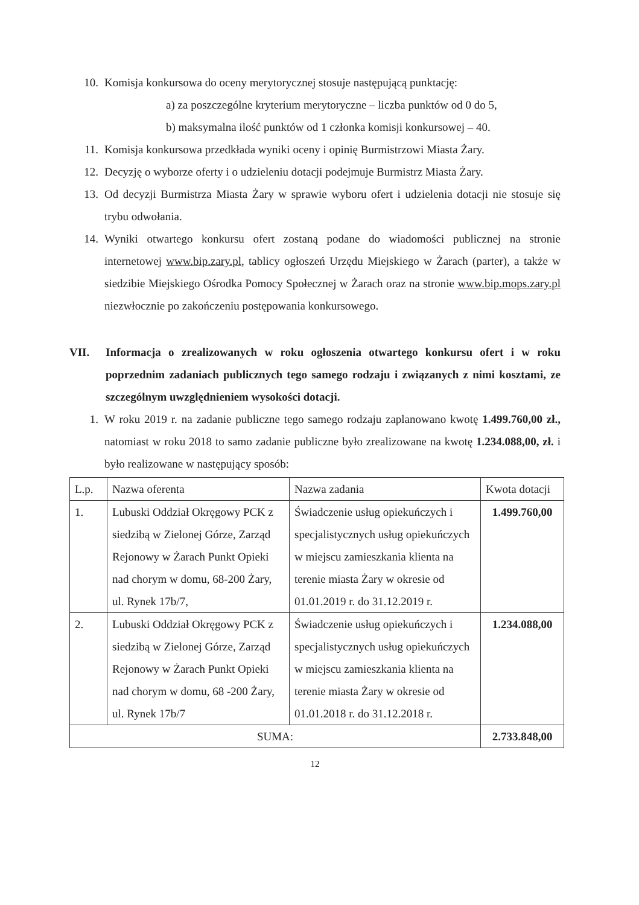10. Komisja konkursowa do oceny merytorycznej stosuje następującą punktację:
a) za poszczególne kryterium merytoryczne – liczba punktów od 0 do 5,
b) maksymalna ilość punktów od 1 członka komisji konkursowej – 40.
11. Komisja konkursowa przedkłada wyniki oceny i opinię Burmistrzowi Miasta Żary.
12. Decyzję o wyborze oferty i o udzieleniu dotacji podejmuje Burmistrz Miasta Żary.
13. Od decyzji Burmistrza Miasta Żary w sprawie wyboru ofert i udzielenia dotacji nie stosuje się trybu odwołania.
14. Wyniki otwartego konkursu ofert zostaną podane do wiadomości publicznej na stronie internetowej www.bip.zary.pl, tablicy ogłoszeń Urzędu Miejskiego w Żarach (parter), a także w siedzibie Miejskiego Ośrodka Pomocy Społecznej w Żarach oraz na stronie www.bip.mops.zary.pl niezwłocznie po zakończeniu postępowania konkursowego.
VII. Informacja o zrealizowanych w roku ogłoszenia otwartego konkursu ofert i w roku poprzednim zadaniach publicznych tego samego rodzaju i związanych z nimi kosztami, ze szczególnym uwzględnieniem wysokości dotacji.
1. W roku 2019 r. na zadanie publiczne tego samego rodzaju zaplanowano kwotę 1.499.760,00 zł., natomiast w roku 2018 to samo zadanie publiczne było zrealizowane na kwotę 1.234.088,00, zł. i było realizowane w następujący sposób:
| L.p. | Nazwa oferenta | Nazwa zadania | Kwota dotacji |
| 1. | Lubuski Oddział Okręgowy PCK z siedzibą w Zielonej Górze, Zarząd Rejonowy w Żarach Punkt Opieki nad chorym w domu, 68-200 Żary, ul. Rynek 17b/7, | Świadczenie usług opiekuńczych i specjalistycznych usług opiekuńczych w miejscu zamieszkania klienta na terenie miasta Żary w okresie od 01.01.2019 r. do 31.12.2019 r. | 1.499.760,00 |
| 2. | Lubuski Oddział Okręgowy PCK z siedzibą w Zielonej Górze, Zarząd Rejonowy w Żarach Punkt Opieki nad chorym w domu, 68 -200 Żary, ul. Rynek 17b/7 | Świadczenie usług opiekuńczych i specjalistycznych usług opiekuńczych w miejscu zamieszkania klienta na terenie miasta Żary w okresie od 01.01.2018 r. do 31.12.2018 r. | 1.234.088,00 |
| SUMA: | | | 2.733.848,00 |
12